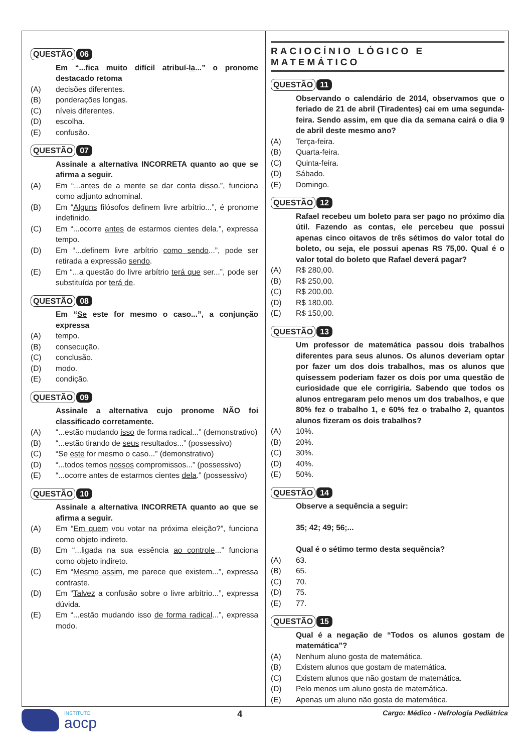QUESTÃO 06
Em “...fica muito difícil atribuí-la...” o pronome destacado retoma
(A) decisões diferentes.
(B) ponderações longas.
(C) níveis diferentes.
(D) escolha.
(E) confusão.
QUESTÃO 07
Assinale a alternativa INCORRETA quanto ao que se afirma a seguir.
(A) Em “...antes de a mente se dar conta disso.”, funciona como adjunto adnominal.
(B) Em “Alguns filósofos definem livre arbítrio...”, é pronome indefinido.
(C) Em “...ocorre antes de estarmos cientes dela.”, expressa tempo.
(D) Em “...definem livre arbítrio como sendo...”, pode ser retirada a expressão sendo.
(E) Em “...a questão do livre arbítrio terá que ser...”, pode ser substituída por terá de.
QUESTÃO 08
Em “Se este for mesmo o caso...”, a conjunção expressa
(A) tempo.
(B) consecução.
(C) conclusão.
(D) modo.
(E) condição.
QUESTÃO 09
Assinale a alternativa cujo pronome NÃO foi classificado corretamente.
(A) “...estão mudando isso de forma radical...” (demonstrativo)
(B) “...estão tirando de seus resultados...” (possessivo)
(C) “Se este for mesmo o caso...” (demonstrativo)
(D) “...todos temos nossos compromissos...” (possessivo)
(E) “...ocorre antes de estarmos cientes dela.” (possessivo)
QUESTÃO 10
Assinale a alternativa INCORRETA quanto ao que se afirma a seguir.
(A) Em “Em quem vou votar na próxima eleição?”, funciona como objeto indireto.
(B) Em “...ligada na sua essência ao controle...” funciona como objeto indireto.
(C) Em “Mesmo assim, me parece que existem...”, expressa contraste.
(D) Em “Talvez a confusão sobre o livre arbítrio...”, expressa dúvida.
(E) Em “...estão mudando isso de forma radical...”, expressa modo.
RACIOCÍNIO LÓGICO E MATEMÁTICO
QUESTÃO 11
Observando o calendário de 2014, observamos que o feriado de 21 de abril (Tiradentes) cai em uma segunda-feira. Sendo assim, em que dia da semana cairá o dia 9 de abril deste mesmo ano?
(A) Terça-feira.
(B) Quarta-feira.
(C) Quinta-feira.
(D) Sábado.
(E) Domingo.
QUESTÃO 12
Rafael recebeu um boleto para ser pago no próximo dia útil. Fazendo as contas, ele percebeu que possui apenas cinco oitavos de três sétimos do valor total do boleto, ou seja, ele possui apenas R$ 75,00. Qual é o valor total do boleto que Rafael deverá pagar?
(A) R$ 280,00.
(B) R$ 250,00.
(C) R$ 200,00.
(D) R$ 180,00.
(E) R$ 150,00.
QUESTÃO 13
Um professor de matemática passou dois trabalhos diferentes para seus alunos. Os alunos deveriam optar por fazer um dos dois trabalhos, mas os alunos que quisessem poderiam fazer os dois por uma questão de curiosidade que ele corrigiria. Sabendo que todos os alunos entregaram pelo menos um dos trabalhos, e que 80% fez o trabalho 1, e 60% fez o trabalho 2, quantos alunos fizeram os dois trabalhos?
(A) 10%.
(B) 20%.
(C) 30%.
(D) 40%.
(E) 50%.
QUESTÃO 14
Observe a sequência a seguir:
35; 42; 49; 56;...
Qual é o sétimo termo desta sequência?
(A) 63.
(B) 65.
(C) 70.
(D) 75.
(E) 77.
QUESTÃO 15
Qual é a negação de “Todos os alunos gostam de matemática”?
(A) Nenhum aluno gosta de matemática.
(B) Existem alunos que gostam de matemática.
(C) Existem alunos que não gostam de matemática.
(D) Pelo menos um aluno gosta de matemática.
(E) Apenas um aluno não gosta de matemática.
INSTITUTO
aocp
4
Cargo: Médico - Nefrologia Pediátrica